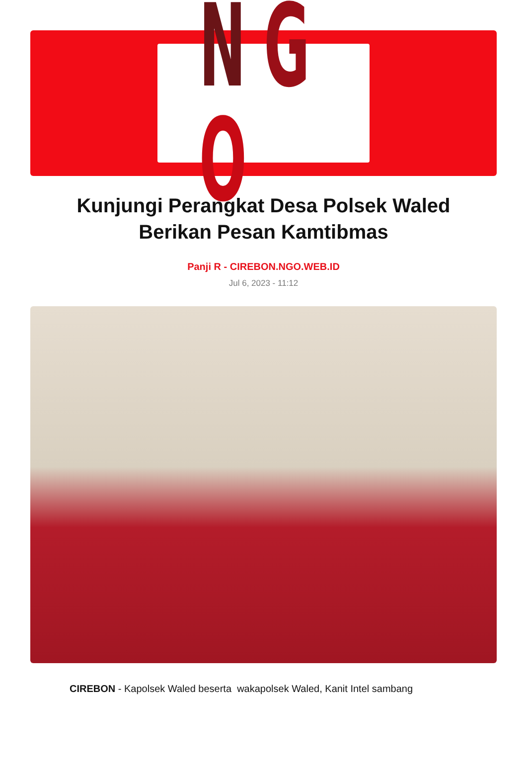NGO
Kunjungi Perangkat Desa Polsek Waled Berikan Pesan Kamtibmas
Panji R - CIREBON.NGO.WEB.ID
Jul 6, 2023 - 11:12
CIREBON - Kapolsek Waled beserta wakapolsek Waled, Kanit Intel sambang